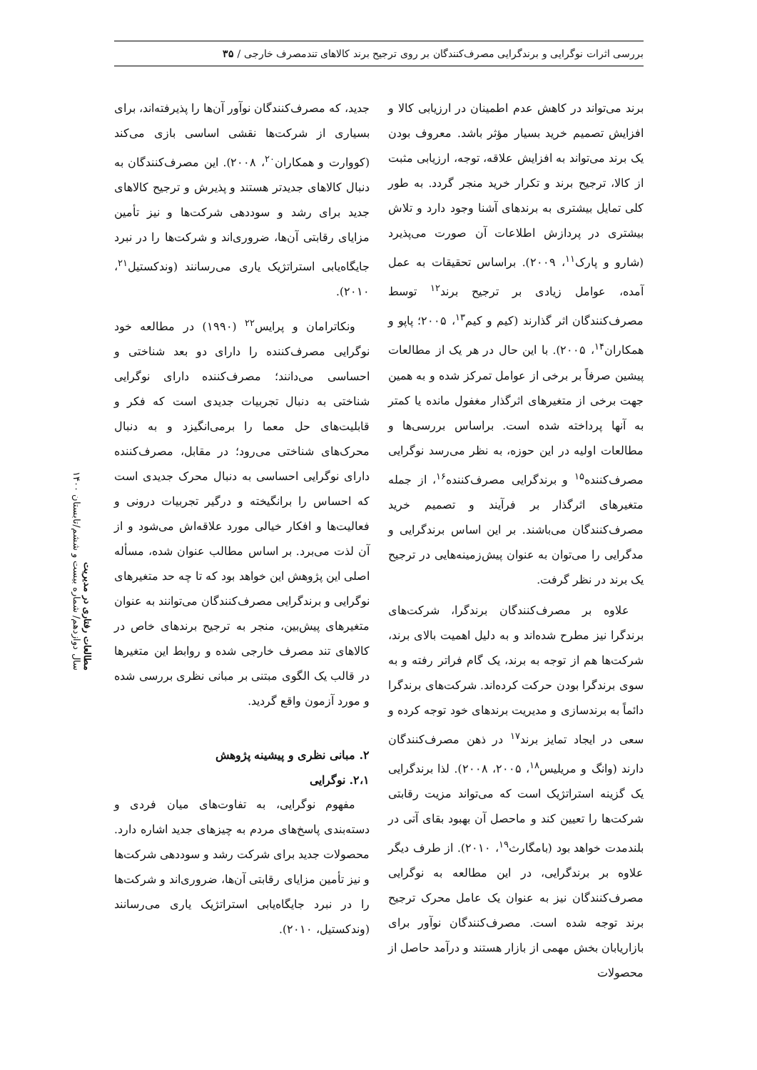بررسی اثرات نوگرایی و برندگرایی مصرف‌کنندگان بر روی ترجیح برند کالاهای تندمصرف خارجی / ۳۵
برند می‌تواند در کاهش عدم اطمینان در ارزیابی کالا و افزایش تصمیم خرید بسیار مؤثر باشد. معروف بودن یک برند می‌تواند به افزایش علاقه، توجه، ارزیابی مثبت از کالا، ترجیح برند و تکرار خرید منجر گردد. به طور کلی تمایل بیشتری به برندهای آشنا وجود دارد و تلاش بیشتری در پردازش اطلاعات آن صورت می‌پذیرد (شارو و پارک<sup>۱۱</sup>، ۲۰۰۹). براساس تحقیقات به عمل آمده، عوامل زیادی بر ترجیح برند<sup>۱۲</sup> توسط مصرف‌کنندگان اثر گذارند (کیم و کیم<sup>۱۳</sup>، ۲۰۰۵؛ پاپو و همکاران<sup>۱۴</sup>، ۲۰۰۵). با این حال در هر یک از مطالعات پیشین صرفاً بر برخی از عوامل تمرکز شده و به همین جهت برخی از متغیرهای اثرگذار مغفول مانده یا کمتر به آنها پرداخته شده است. براساس بررسی‌ها و مطالعات اولیه در این حوزه، به نظر می‌رسد نوگرایی مصرف‌کننده<sup>۱۵</sup> و برندگرایی مصرف‌کننده<sup>۱۶</sup>، از جمله متغیرهای اثرگذار بر فرآیند و تصمیم خرید مصرف‌کنندگان می‌باشند. بر این اساس برندگرایی و مدگرایی را می‌توان به عنوان پیش‌زمینه‌هایی در ترجیح یک برند در نظر گرفت.
علاوه بر مصرف‌کنندگان برندگرا، شرکت‌های برندگرا نیز مطرح شده‌اند و به دلیل اهمیت بالای برند، شرکت‌ها هم از توجه به برند، یک گام فراتر رفته و به سوی برندگرا بودن حرکت کرده‌اند. شرکت‌های برندگرا دائماً به برندسازی و مدیریت برندهای خود توجه کرده و سعی در ایجاد تمایز برند<sup>۱۷</sup> در ذهن مصرف‌کنندگان دارند (وانگ و مریلیس<sup>۱۸</sup>، ۲۰۰۵، ۲۰۰۸). لذا برندگرایی یک گزینه استراتژیک است که می‌تواند مزیت رقابتی شرکت‌ها را تعیین کند و ماحصل آن بهبود بقای آتی در بلندمدت خواهد بود (بامگارث<sup>۱۹</sup>، ۲۰۱۰). از طرف دیگر علاوه بر برندگرایی، در این مطالعه به نوگرایی مصرف‌کنندگان نیز به عنوان یک عامل محرک ترجیح برند توجه شده است. مصرف‌کنندگان نوآور برای بازاریابان بخش مهمی از بازار هستند و درآمد حاصل از محصولات
جدید، که مصرف‌کنندگان نوآور آن‌ها را پذیرفته‌اند، برای بسیاری از شرکت‌ها نقشی اساسی بازی می‌کند (کووارت و همکاران<sup>۲۰</sup>، ۲۰۰۸). این مصرف‌کنندگان به دنبال کالاهای جدیدتر هستند و پذیرش و ترجیح کالاهای جدید برای رشد و سوددهی شرکت‌ها و نیز تأمین مزایای رقابتی آن‌ها، ضروری‌اند و شرکت‌ها را در نبرد جایگاه‌یابی استراتژیک یاری می‌رسانند (وندکستیل<sup>۲۱</sup>، ۲۰۱۰).
ونکاترامان و پرایس<sup>۲۲</sup> (۱۹۹۰) در مطالعه خود نوگرایی مصرف‌کننده را دارای دو بعد شناختی و احساسی می‌دانند؛ مصرف‌کننده دارای نوگرایی شناختی به دنبال تجربیات جدیدی است که فکر و قابلیت‌های حل معما را برمی‌انگیزد و به دنبال محرک‌های شناختی می‌رود؛ در مقابل، مصرف‌کننده دارای نوگرایی احساسی به دنبال محرک جدیدی است که احساس را برانگیخته و درگیر تجربیات درونی و فعالیت‌ها و افکار خیالی مورد علاقه‌اش می‌شود و از آن لذت می‌برد. بر اساس مطالب عنوان شده، مسأله اصلی این پژوهش این خواهد بود که تا چه حد متغیرهای نوگرایی و برندگرایی مصرف‌کنندگان می‌توانند به عنوان متغیرهای پیش‌بین، منجر به ترجیح برندهای خاص در کالاهای تند مصرف خارجی شده و روابط این متغیرها در قالب یک الگوی مبتنی بر مبانی نظری بررسی شده و مورد آزمون واقع گردید.
۲. مبانی نظری و پیشینه پژوهش
۲،۱. نوگرایی
مفهوم نوگرایی، به تفاوت‌های میان فردی و دسته‌بندی پاسخ‌های مردم به چیزهای جدید اشاره دارد. محصولات جدید برای شرکت رشد و سوددهی شرکت‌ها و نیز تأمین مزایای رقابتی آن‌ها، ضروری‌اند و شرکت‌ها را در نبرد جایگاه‌یابی استراتژیک یاری می‌رسانند (وندکستیل، ۲۰۱۰).
مطالعات رفتاری در مدیریت
سال دوازدهم/ شماره بیست و ششم/تابستان ۱۴۰۰